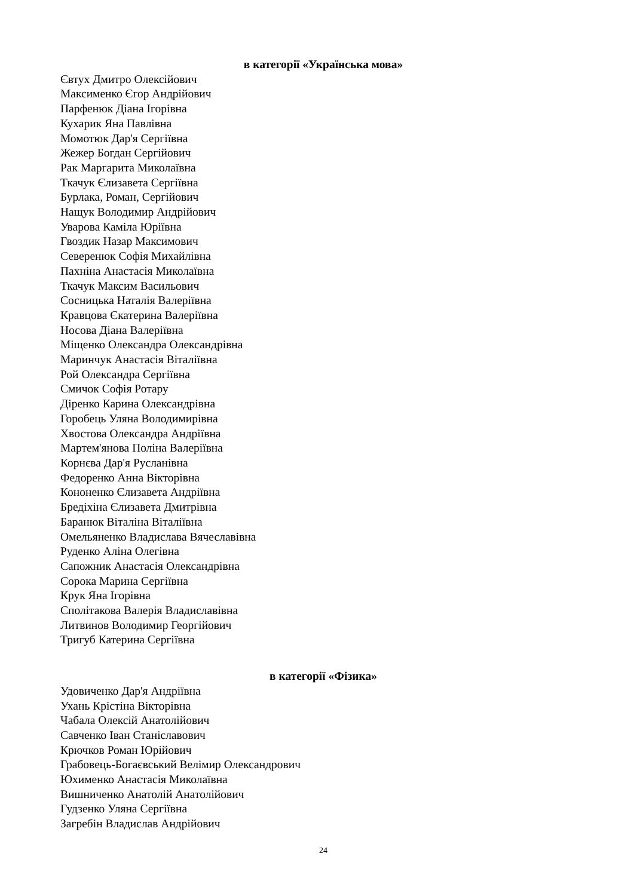в категорії «Українська мова»
Євтух Дмитро Олексійович
Максименко Єгор Андрійович
Парфенюк Діана Ігорівна
Кухарик Яна Павлівна
Момотюк Дар'я Сергіївна
Жежер Богдан Сергійович
Рак Маргарита Миколаївна
Ткачук Єлизавета Сергіївна
Бурлака, Роман, Сергійович
Нащук Володимир Андрійович
Уварова Каміла Юріївна
Гвоздик Назар Максимович
Северенюк Софія Михайлівна
Пахніна Анастасія Миколаївна
Ткачук Максим Васильович
Сосницька Наталія Валеріївна
Кравцова Єкатерина Валеріївна
Носова Діана Валеріївна
Міщенко Олександра Олександрівна
Маринчук Анастасія Віталіївна
Рой Олександра Сергіївна
Смичок Софія Ротару
Діренко Карина Олександрівна
Горобець Уляна Володимирівна
Хвостова Олександра Андріївна
Мартем'янова Поліна Валеріївна
Корнєва Дар'я Русланівна
Федоренко Анна Вікторівна
Кононенко Єлизавета Андріївна
Бредіхіна Єлизавета Дмитрівна
Баранюк Віталіна Віталіївна
Омельяненко Владислава Вячеславівна
Руденко Аліна Олегівна
Сапожник Анастасія Олександрівна
Сорока Марина Сергіївна
Крук Яна Ігорівна
Сполітакова Валерія Владиславівна
Литвинов Володимир Георгійович
Тригуб Катерина Сергіївна
в категорії «Фізика»
Удовиченко Дар'я Андріївна
Ухань Крістіна Вікторівна
Чабала Олексій Анатолійович
Савченко Іван Станіславович
Крючков Роман Юрійович
Грабовець-Богаєвський Велімир Олександрович
Юхименко Анастасія Миколаївна
Вишниченко Анатолій Анатолійович
Гудзенко Уляна Сергіївна
Загребін Владислав Андрійович
24